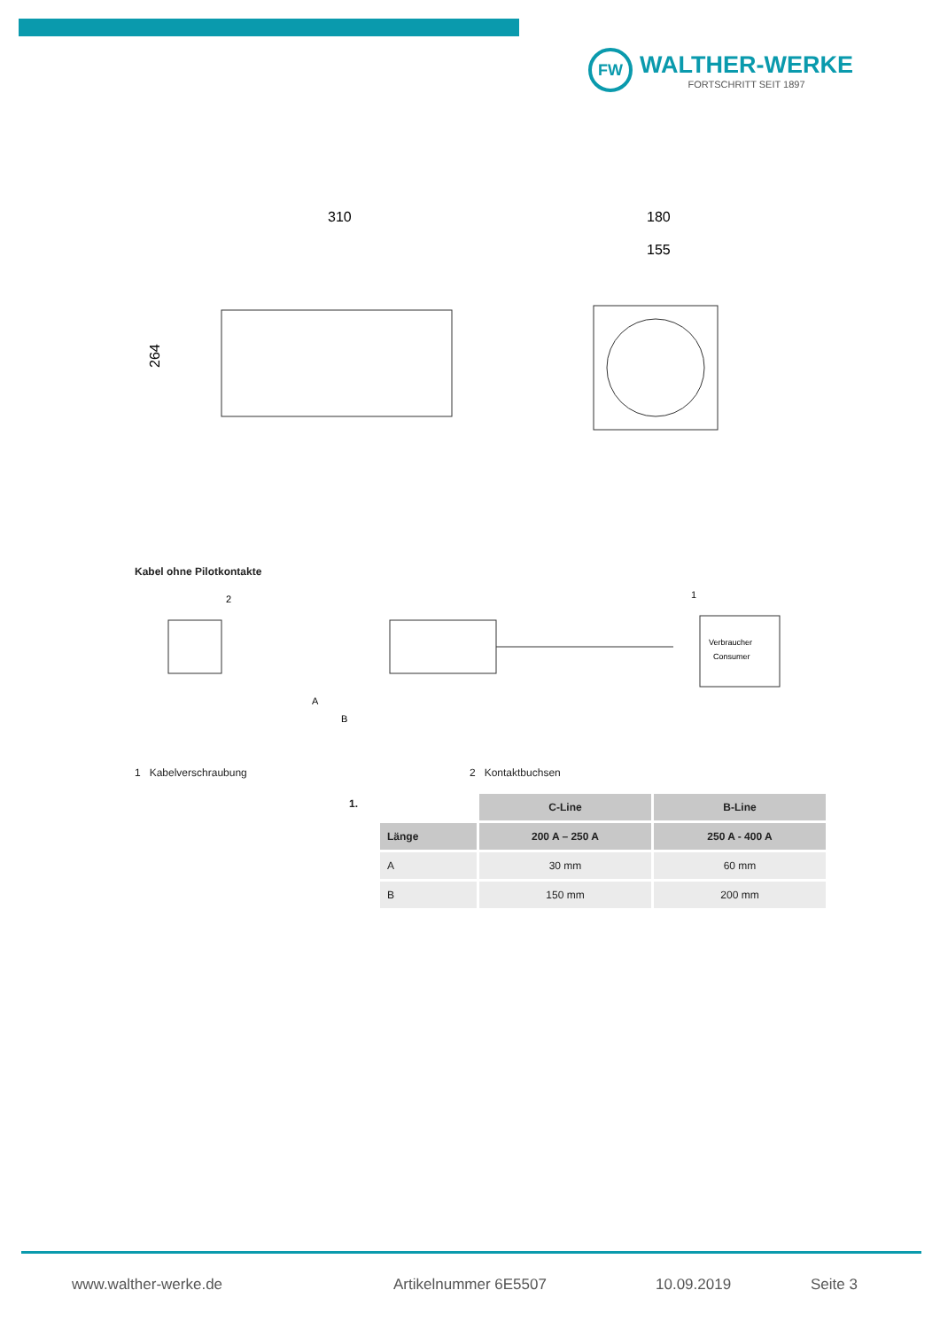FW
WALTHER-WERKE
FORTSCHRITT SEIT 1897
310
180
155
264
Kabel ohne Pilotkontakte
Verbraucher
Consumer
2
1
A
B
1 Kabelverschraubung 2 Kontaktbuchsen
1.
| | C-Line | B-Line |
| Länge | 200 A – 250 A | 250 A - 400 A |
| A | 30 mm | 60 mm |
| B | 150 mm | 200 mm |
www.walther-werke.de Artikelnummer 6E5507 10.09.2019 Seite 3